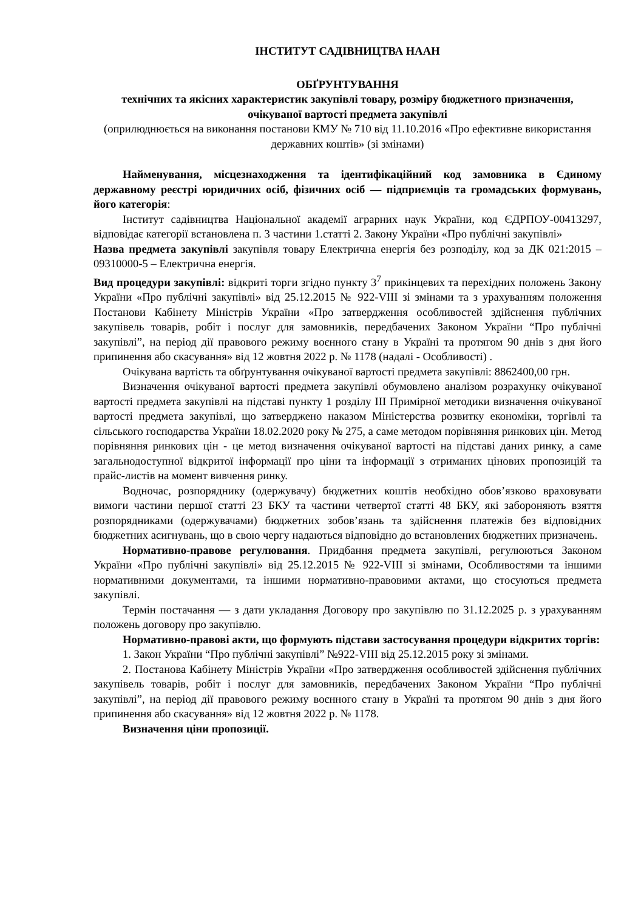ІНСТИТУТ САДІВНИЦТВА НААН
ОБҐРУНТУВАННЯ
технічних та якісних характеристик закупівлі товару, розміру бюджетного призначення, очікуваної вартості предмета закупівлі
(оприлюднюється на виконання постанови КМУ № 710 від 11.10.2016 «Про ефективне використання державних коштів» (зі змінами)
Найменування, місцезнаходження та ідентифікаційний код замовника в Єдиному державному реєстрі юридичних осіб, фізичних осіб — підприємців та громадських формувань, його категорія:
Інститут садівництва Національної академії аграрних наук України, код ЄДРПОУ-00413297, відповідає категорії встановлена п. 3 частини 1.статті 2. Закону України «Про публічні закупівлі»
Назва предмета закупівлі закупівля товару Електрична енергія без розподілу, код за ДК 021:2015 – 09310000-5 – Електрична енергія.
Вид процедури закупівлі: відкриті торги згідно пункту 3<sup>7</sup> прикінцевих та перехідних положень Закону України «Про публічні закупівлі» від 25.12.2015 № 922-VIII зі змінами та з урахуванням положення Постанови Кабінету Міністрів України «Про затвердження особливостей здійснення публічних закупівель товарів, робіт і послуг для замовників, передбачених Законом України “Про публічні закупівлі”, на період дії правового режиму воєнного стану в Україні та протягом 90 днів з дня його припинення або скасування» від 12 жовтня 2022 р. № 1178 (надалі - Особливості) .
Очікувана вартість та обґрунтування очікуваної вартості предмета закупівлі: 8862400,00 грн.
Визначення очікуваної вартості предмета закупівлі обумовлено аналізом розрахунку очікуваної вартості предмета закупівлі на підставі пункту 1 розділу ІІІ Примірної методики визначення очікуваної вартості предмета закупівлі, що затверджено наказом Міністерства розвитку економіки, торгівлі та сільського господарства України 18.02.2020 року № 275, а саме методом порівняння ринкових цін. Метод порівняння ринкових цін - це метод визначення очікуваної вартості на підставі даних ринку, а саме загальнодоступної відкритої інформації про ціни та інформації з отриманих цінових пропозицій та прайс-листів на момент вивчення ринку.
Водночас, розпоряднику (одержувачу) бюджетних коштів необхідно обов’язково враховувати вимоги частини першої статті 23 БКУ та частини четвертої статті 48 БКУ, які забороняють взяття розпорядниками (одержувачами) бюджетних зобов’язань та здійснення платежів без відповідних бюджетних асигнувань, що в свою чергу надаються відповідно до встановлених бюджетних призначень.
Нормативно-правове регулювання. Придбання предмета закупівлі, регулюються Законом України «Про публічні закупівлі» від 25.12.2015 № 922-VIII зі змінами, Особливостями та іншими нормативними документами, та іншими нормативно-правовими актами, що стосуються предмета закупівлі.
Термін постачання — з дати укладання Договору про закупівлю по 31.12.2025 р. з урахуванням положень договору про закупівлю.
Нормативно-правові акти, що формують підстави застосування процедури відкритих торгів:
1. Закон України “Про публічні закупівлі” №922-VIII від 25.12.2015 року зі змінами.
2. Постанова Кабінету Міністрів України «Про затвердження особливостей здійснення публічних закупівель товарів, робіт і послуг для замовників, передбачених Законом України “Про публічні закупівлі”, на період дії правового режиму воєнного стану в Україні та протягом 90 днів з дня його припинення або скасування» від 12 жовтня 2022 р. № 1178.
Визначення ціни пропозиції.